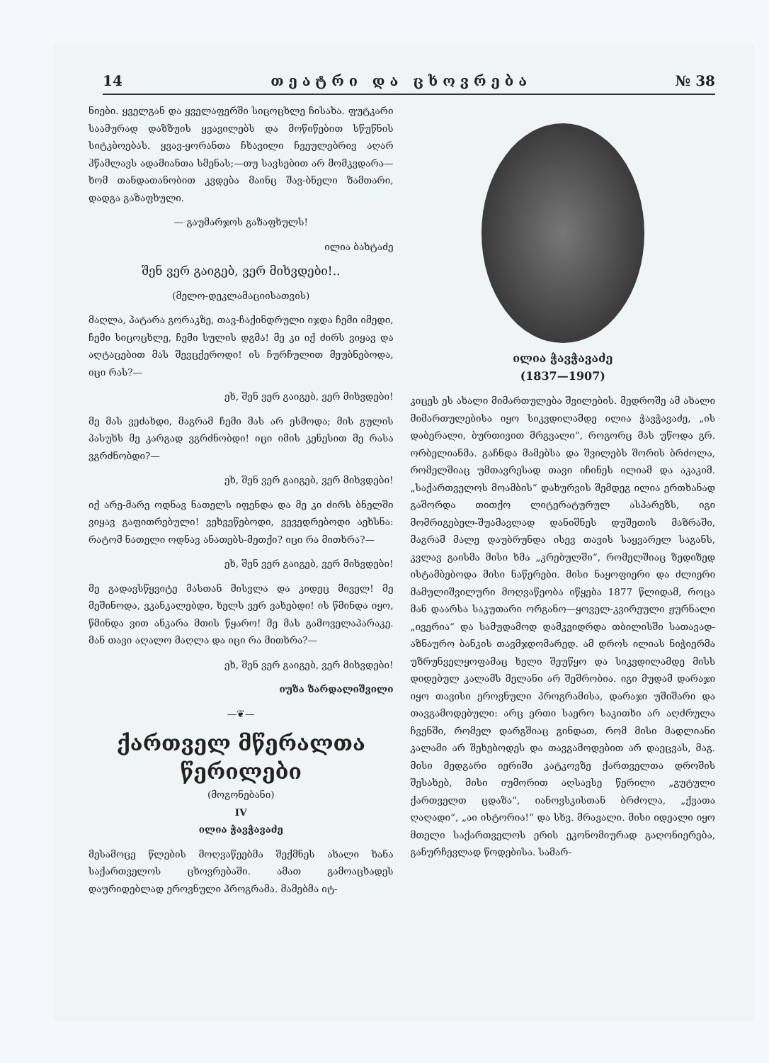14 თ ე ა ტ რ ი დ ა ც ხ ო ვ რ ე ბ ა № 38
ნიები. ყველგან და ყველაფერში სიცოცხლე ჩისახა. ფუტკარი საამურად დაზზუის ყვავილებს და მოწიწებით სწუწნის სიტკბოებას. ყვავ-ყორანთა ჩხავილი ჩვეულებრივ აღარ ჰწამლავს ადამიანთა სმენას;—თუ სავსებით არ მომკვდარა—ხომ თანდათანობით კვდება მაინც შავ-ბნელი ზამთარი, დადგა გაზაფხული.
— გაუმარჯოს გაზაფხულს!
ილია ბახტაძე
შენ ვერ გაიგებ, ვერ მიხვდები!..
(მელო-დეკლამაციისათვის)
მაღლა, პატარა გორაკზე, თავ-ჩაქინდრული იჯდა ჩემი იმედი, ჩემი სიცოცხლე, ჩემი სულის დგმა! მე კი იქ ძირს ვიყავ და აღტაცებით მას შევცქეროდი! ის ჩურჩულით მეუბნებოდა, იცი რას?—
ეხ, შენ ვერ გაიგებ, ვერ მიხვდები!
მე მას ვეძახდი, მაგრამ ჩემი მას არ ესმოდა; მის გულის პასუხს მე კარგად ვგრძნობდი! იცი იმის კენესით მე რასა ვგრძნობდი?—
ეხ, შენ ვერ გაიგებ, ვერ მიხვდები!
იქ არე-მარე ოდნავ ნათელს იფენდა და მე კი ძირს ბნელში ვიყავ გაფითრებული! ვეხვეწებოდი, ვევედრებოდი აეხსნა: რატომ ნათელი ოდნავ ანათებს-მეთქი? იცი რა მითხრა?—
ეხ, შენ ვერ გაიგებ, ვერ მიხვდები!
მე გადავსწყვიტე მასთან მისვლა და კიდეც მიველ! მე მეშინოდა, ვკანკალებდი, ხელს ვერ ვახებდი! ის წმინდა იყო, წმინდა ვით ანკარა მთის წყარო! მე მას გამოველაპარაკე. მან თავი აღალო მაღლა და იცი რა მითხრა?—
ეხ, შენ ვერ გაიგებ, ვერ მიხვდები!
იუზა ზარდალიშვილი
—❦—
ქართველ მწერალთა წერილები
(მოგონებანი)
IV
ილია ჭავჭავაძე
მესამოცე წლების მოღვაწეებმა შექმნეს ახალი ხანა საქართველოს ცხოვრებაში. ამათ გამოაცხადეს დაურიდებლად ეროვნული პროგრამა. მამებმა იტ-
ილია ჭავჭავაძე
(1837—1907)
კიცეს ეს ახალი მიმართულება შვილების. მედროშე ამ ახალი მიმართულებისა იყო სიკვდილამდე ილია ჭავჭავაძე, „ის დაბერალი, ბურთივით მრგვალი“, როგორც მას უწოდა გრ. ორბელიანმა. გაჩნდა მამებსა და შვილებს შორის ბრძოლა, რომელშიაც უმთავრესად თავი იჩინეს ილიამ და აკაკიმ. „საქართველოს მოამბის“ დახურვის შემდეგ ილია ერთხანად გაშორდა თითქო ლიტერატურულ ასპარეზს, იგი მომრიგებელ-შუამავლად დანიშნეს დუშეთის მაზრაში, მაგრამ მალე დაუბრუნდა ისევ თავის საყვარელ საგანს, კვლავ გაისმა მისი ხმა „კრებულში“, რომელშიაც ზედიზედ ისტამბებოდა მისი ნაწერები. მისი ნაყოფიერი და ძლიერი მამულიშვილური მოღვაწეობა იწყება 1877 წლიდამ, როცა მან დაარსა საკუთარი ორგანო—ყოველ-კვირეული ჟურნალი „ივერია“ და სამუდამოდ დამკვიდრდა თბილისში სათავად-აზნაურო ბანკის თავმჯდომარედ. ამ დროს ილიას ნიჭიერმა უზრუნველყოფამაც ხელი შეუწყო და სიკვდილამდე მისს დიდებულ კალამს მელანი არ შეშრობია. იგი მუდამ დარაჯი იყო თავისი ეროვნული პროგრამისა, დარაჯი უშიშარი და თავგამოდებული: არც ერთი საერო საკითხი არ აღძრულა ჩვენში, რომელ დარგშიაც გინდათ, რომ მისი მადლიანი კალამი არ შეხებოდეს და თავგამოდებით არ დაეცვას, მაგ. მისი მედგარი იერიში კატკოვზე ქართველთა დროშის შესახებ, მისი იუმორით აღსავსე წერილი „გუტული ქართველთ ცდაზა“, იანოვსკისთან ბრძოლა, „ქვათა ღაღადი“, „აი ისტორია!“ და სხვ. მრავალი. მისი იდეალი იყო მთელი საქართველოს ერის ეკონომიურად გაღონიერება, განურჩევლად წოდებისა. სამარ-